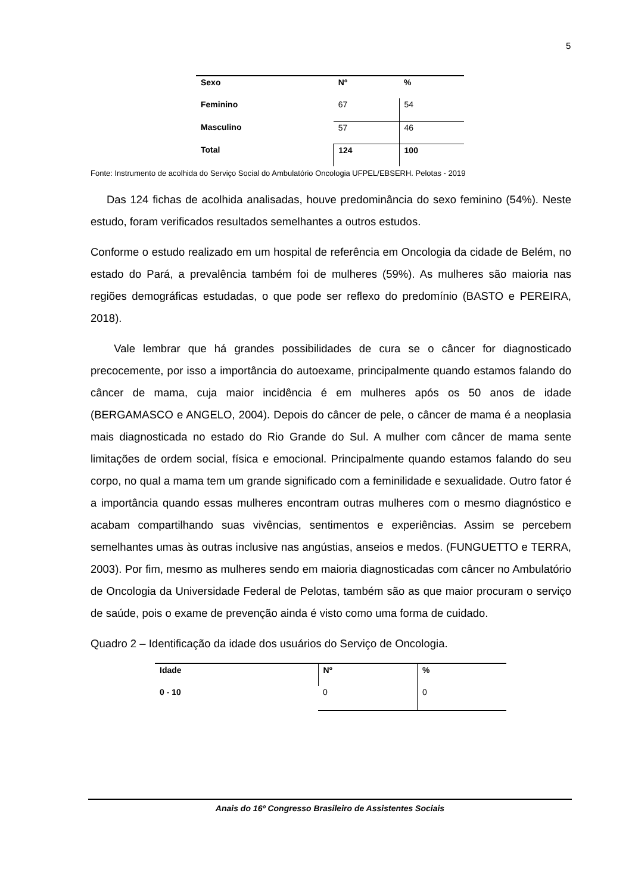5
| Sexo | Nº | % |
| --- | --- | --- |
| Feminino | 67 | 54 |
| Masculino | 57 | 46 |
| Total | 124 | 100 |
Fonte: Instrumento de acolhida do Serviço Social do Ambulatório Oncologia UFPEL/EBSERH. Pelotas - 2019
Das 124 fichas de acolhida analisadas, houve predominância do sexo feminino (54%). Neste estudo, foram verificados resultados semelhantes a outros estudos.
Conforme o estudo realizado em um hospital de referência em Oncologia da cidade de Belém, no estado do Pará, a prevalência também foi de mulheres (59%). As mulheres são maioria nas regiões demográficas estudadas, o que pode ser reflexo do predomínio (BASTO e PEREIRA, 2018).
Vale lembrar que há grandes possibilidades de cura se o câncer for diagnosticado precocemente, por isso a importância do autoexame, principalmente quando estamos falando do câncer de mama, cuja maior incidência é em mulheres após os 50 anos de idade (BERGAMASCO e ANGELO, 2004). Depois do câncer de pele, o câncer de mama é a neoplasia mais diagnosticada no estado do Rio Grande do Sul. A mulher com câncer de mama sente limitações de ordem social, física e emocional. Principalmente quando estamos falando do seu corpo, no qual a mama tem um grande significado com a feminilidade e sexualidade. Outro fator é a importância quando essas mulheres encontram outras mulheres com o mesmo diagnóstico e acabam compartilhando suas vivências, sentimentos e experiências. Assim se percebem semelhantes umas às outras inclusive nas angústias, anseios e medos. (FUNGUETTO e TERRA, 2003). Por fim, mesmo as mulheres sendo em maioria diagnosticadas com câncer no Ambulatório de Oncologia da Universidade Federal de Pelotas, também são as que maior procuram o serviço de saúde, pois o exame de prevenção ainda é visto como uma forma de cuidado.
Quadro 2 – Identificação da idade dos usuários do Serviço de Oncologia.
| Idade | Nº | % |
| --- | --- | --- |
| 0 - 10 | 0 | 0 |
Anais do 16º Congresso Brasileiro de Assistentes Sociais